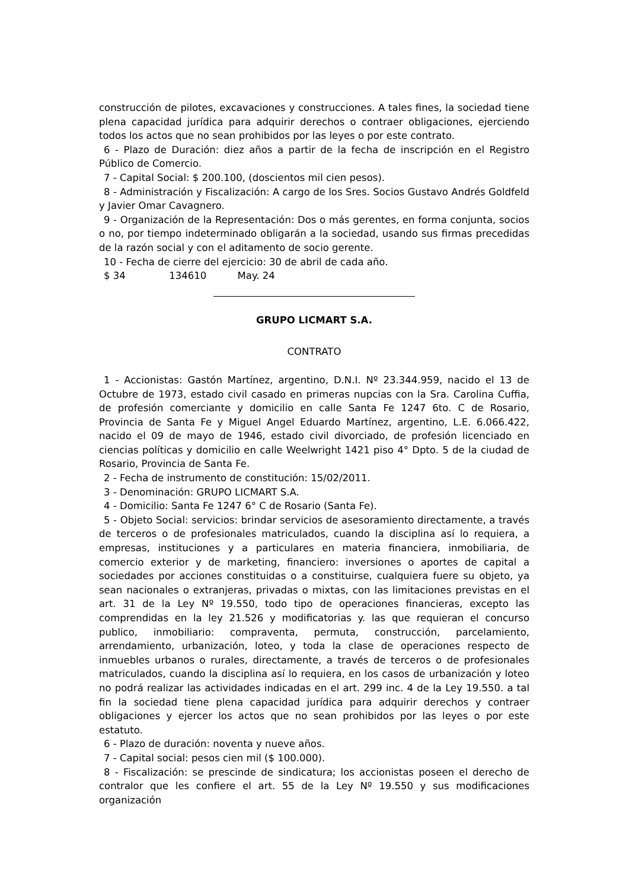construcción de pilotes, excavaciones y construcciones. A tales fines, la sociedad tiene plena capacidad jurídica para adquirir derechos o contraer obligaciones, ejerciendo todos los actos que no sean prohibidos por las leyes o por este contrato.
6 - Plazo de Duración: diez años a partir de la fecha de inscripción en el Registro Público de Comercio.
7 - Capital Social: $ 200.100, (doscientos mil cien pesos).
8 - Administración y Fiscalización: A cargo de los Sres. Socios Gustavo Andrés Goldfeld y Javier Omar Cavagnero.
9 - Organización de la Representación: Dos o más gerentes, en forma conjunta, socios o no, por tiempo indeterminado obligarán a la sociedad, usando sus firmas precedidas de la razón social y con el aditamento de socio gerente.
10 - Fecha de cierre del ejercicio: 30 de abril de cada año.
$ 34 134610 May. 24
GRUPO LICMART S.A.
CONTRATO
1 - Accionistas: Gastón Martínez, argentino, D.N.I. Nº 23.344.959, nacido el 13 de Octubre de 1973, estado civil casado en primeras nupcias con la Sra. Carolina Cuffia, de profesión comerciante y domicilio en calle Santa Fe 1247 6to. C de Rosario, Provincia de Santa Fe y Miguel Angel Eduardo Martínez, argentino, L.E. 6.066.422, nacido el 09 de mayo de 1946, estado civil divorciado, de profesión licenciado en ciencias políticas y domicilio en calle Weelwright 1421 piso 4° Dpto. 5 de la ciudad de Rosario, Provincia de Santa Fe.
2 - Fecha de instrumento de constitución: 15/02/2011.
3 - Denominación: GRUPO LICMART S.A.
4 - Domicilio: Santa Fe 1247 6° C de Rosario (Santa Fe).
5 - Objeto Social: servicios: brindar servicios de asesoramiento directamente, a través de terceros o de profesionales matriculados, cuando la disciplina así lo requiera, a empresas, instituciones y a particulares en materia financiera, inmobiliaria, de comercio exterior y de marketing, financiero: inversiones o aportes de capital a sociedades por acciones constituidas o a constituirse, cualquiera fuere su objeto, ya sean nacionales o extranjeras, privadas o mixtas, con las limitaciones previstas en el art. 31 de la Ley Nº 19.550, todo tipo de operaciones financieras, excepto las comprendidas en la ley 21.526 y modificatorias y. las que requieran el concurso publico, inmobiliario: compraventa, permuta, construcción, parcelamiento, arrendamiento, urbanización, loteo, y toda la clase de operaciones respecto de inmuebles urbanos o rurales, directamente, a través de terceros o de profesionales matriculados, cuando la disciplina así lo requiera, en los casos de urbanización y loteo no podrá realizar las actividades indicadas en el art. 299 inc. 4 de la Ley 19.550. a tal fin la sociedad tiene plena capacidad jurídica para adquirir derechos y contraer obligaciones y ejercer los actos que no sean prohibidos por las leyes o por este estatuto.
6 - Plazo de duración: noventa y nueve años.
7 - Capital social: pesos cien mil ($ 100.000).
8 - Fiscalización: se prescinde de sindicatura; los accionistas poseen el derecho de contralor que les confiere el art. 55 de la Ley Nº 19.550 y sus modificaciones organización